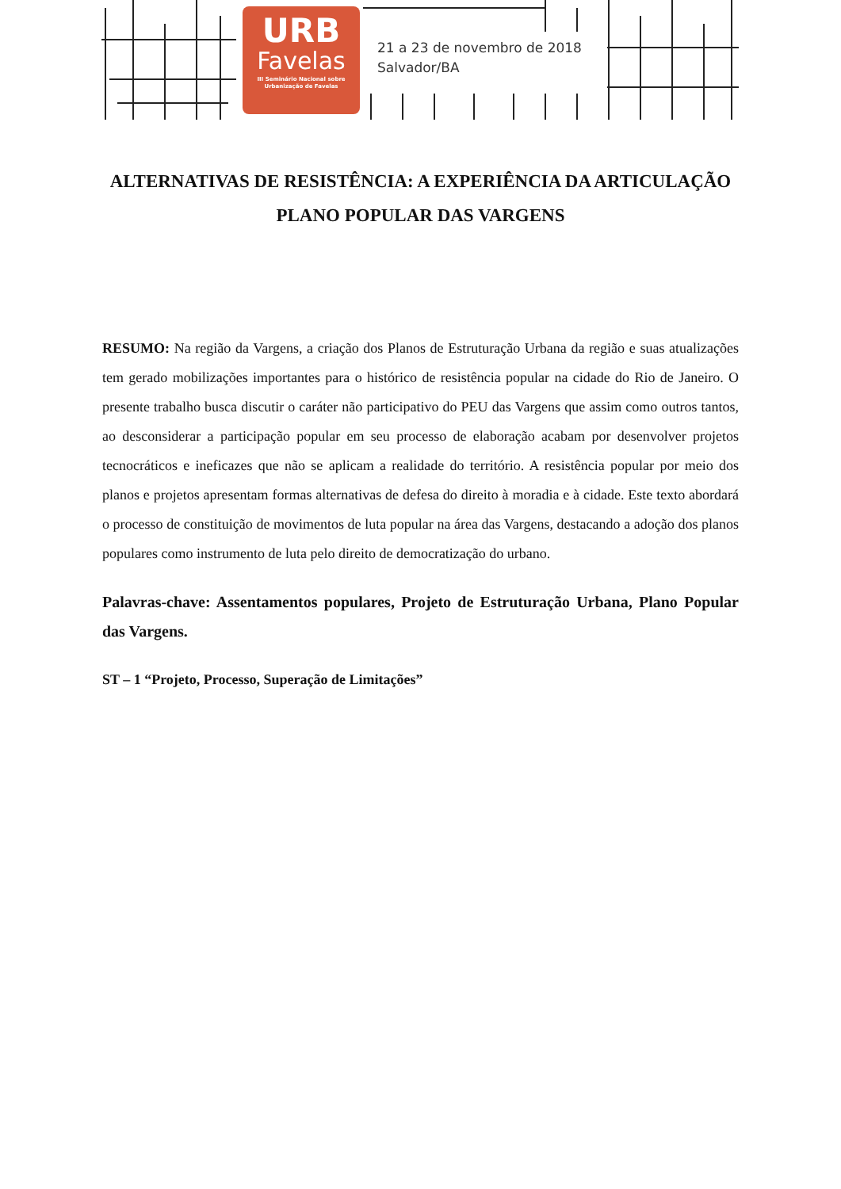URB
Favelas
III Seminário Nacional sobre
Urbanização de Favelas
21 a 23 de novembro de 2018
Salvador/BA
ALTERNATIVAS DE RESISTÊNCIA: A EXPERIÊNCIA DA ARTICULAÇÃO PLANO POPULAR DAS VARGENS
RESUMO: Na região da Vargens, a criação dos Planos de Estruturação Urbana da região e suas atualizações tem gerado mobilizações importantes para o histórico de resistência popular na cidade do Rio de Janeiro. O presente trabalho busca discutir o caráter não participativo do PEU das Vargens que assim como outros tantos, ao desconsiderar a participação popular em seu processo de elaboração acabam por desenvolver projetos tecnocráticos e ineficazes que não se aplicam a realidade do território. A resistência popular por meio dos planos e projetos apresentam formas alternativas de defesa do direito à moradia e à cidade. Este texto abordará o processo de constituição de movimentos de luta popular na área das Vargens, destacando a adoção dos planos populares como instrumento de luta pelo direito de democratização do urbano.
Palavras-chave: Assentamentos populares, Projeto de Estruturação Urbana, Plano Popular das Vargens.
ST – 1 “Projeto, Processo, Superação de Limitações”